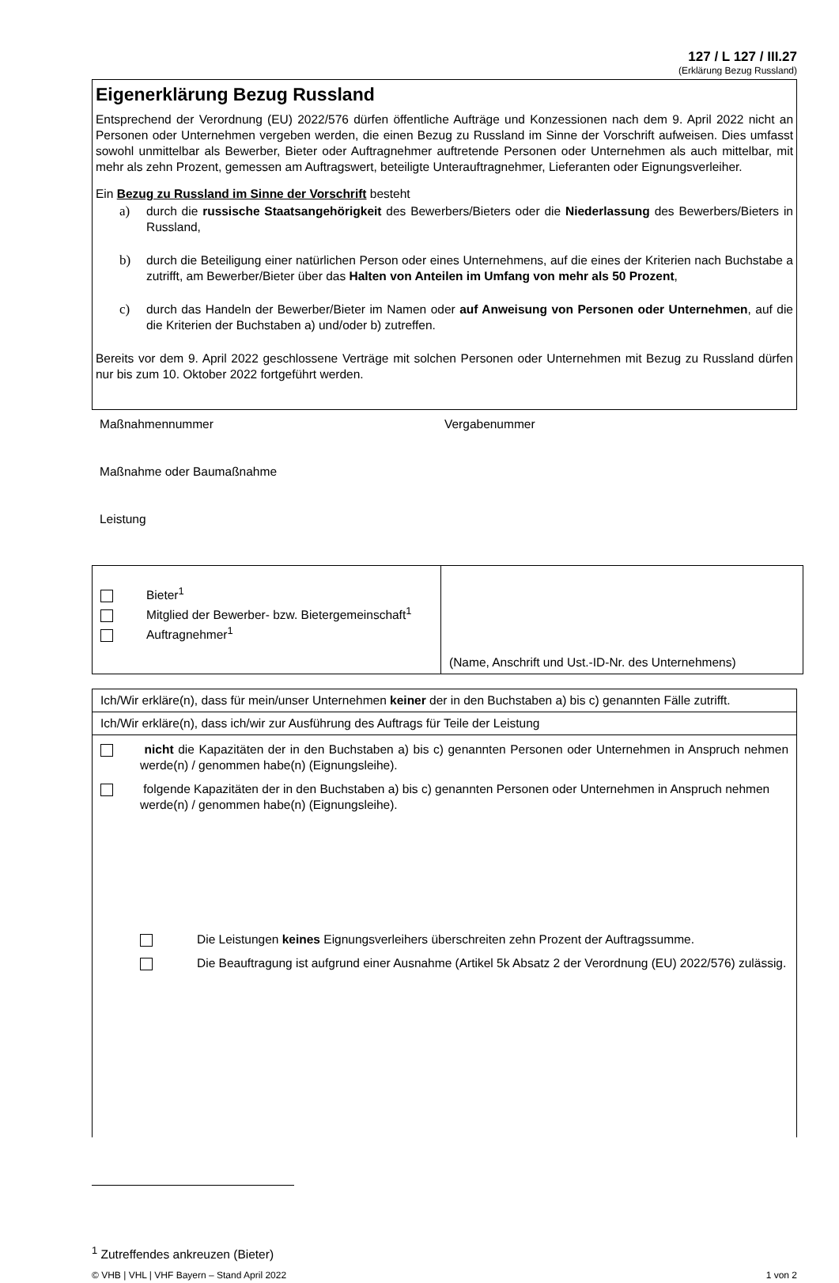127 / L 127 / III.27
(Erklärung Bezug Russland)
Eigenerklärung Bezug Russland
Entsprechend der Verordnung (EU) 2022/576 dürfen öffentliche Aufträge und Konzessionen nach dem 9. April 2022 nicht an Personen oder Unternehmen vergeben werden, die einen Bezug zu Russland im Sinne der Vorschrift aufweisen. Dies umfasst sowohl unmittelbar als Bewerber, Bieter oder Auftragnehmer auftretende Personen oder Unternehmen als auch mittelbar, mit mehr als zehn Prozent, gemessen am Auftragswert, beteiligte Unterauftragnehmer, Lieferanten oder Eignungsverleiher.
Ein Bezug zu Russland im Sinne der Vorschrift besteht
a) durch die russische Staatsangehörigkeit des Bewerbers/Bieters oder die Niederlassung des Bewerbers/Bieters in Russland,
b) durch die Beteiligung einer natürlichen Person oder eines Unternehmens, auf die eines der Kriterien nach Buchstabe a zutrifft, am Bewerber/Bieter über das Halten von Anteilen im Umfang von mehr als 50 Prozent,
c) durch das Handeln der Bewerber/Bieter im Namen oder auf Anweisung von Personen oder Unternehmen, auf die die Kriterien der Buchstaben a) und/oder b) zutreffen.
Bereits vor dem 9. April 2022 geschlossene Verträge mit solchen Personen oder Unternehmen mit Bezug zu Russland dürfen nur bis zum 10. Oktober 2022 fortgeführt werden.
Maßnahmennummer Vergabenummer
Maßnahme oder Baumaßnahme
Leistung
| Bieter<sup>1</sup> Mitglied der Bewerber- bzw. Bietergemeinschaft<sup>1</sup> Auftragnehmer<sup>1</sup> | (Name, Anschrift und Ust.-ID-Nr. des Unternehmens) |
| Ich/Wir erkläre(n), dass für mein/unser Unternehmen keiner der in den Buchstaben a) bis c) genannten Fälle zutrifft. |
| Ich/Wir erkläre(n), dass ich/wir zur Ausführung des Auftrags für Teile der Leistung |
| nicht die Kapazitäten der in den Buchstaben a) bis c) genannten Personen oder Unternehmen in Anspruch nehmen werde(n) / genommen habe(n) (Eignungsleihe). folgende Kapazitäten der in den Buchstaben a) bis c) genannten Personen oder Unternehmen in Anspruch nehmen werde(n) / genommen habe(n) (Eignungsleihe). Die Leistungen keines Eignungsverleihers überschreiten zehn Prozent der Auftragssumme. Die Beauftragung ist aufgrund einer Ausnahme (Artikel 5k Absatz 2 der Verordnung (EU) 2022/576) zulässig. |
<sup>1</sup> Zutreffendes ankreuzen (Bieter)
© VHB | VHL | VHF Bayern – Stand April 2022 1 von 2